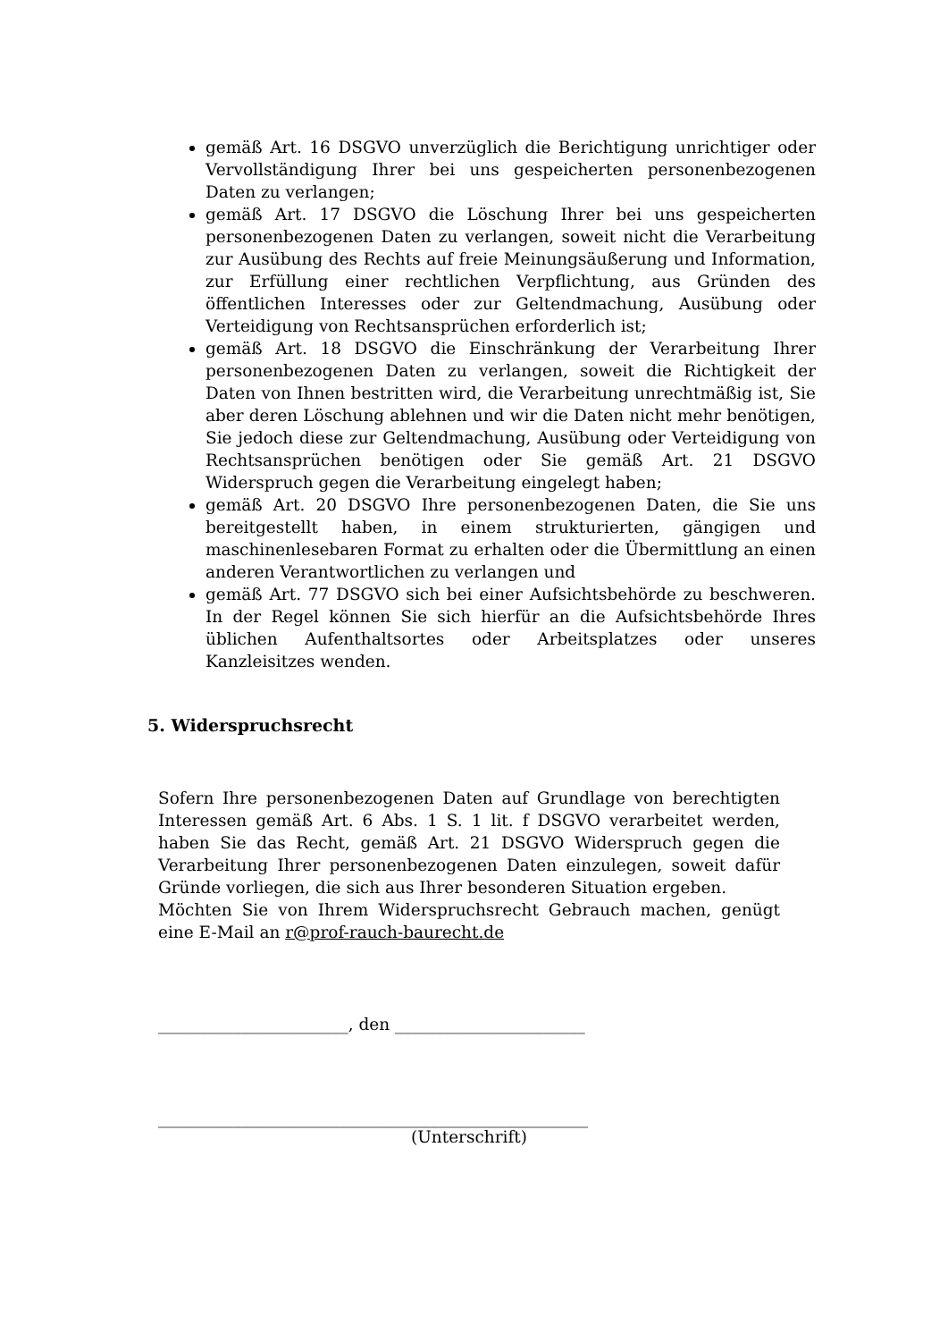gemäß Art. 16 DSGVO unverzüglich die Berichtigung unrichtiger oder Vervollständigung Ihrer bei uns gespeicherten personenbezogenen Daten zu verlangen;
gemäß Art. 17 DSGVO die Löschung Ihrer bei uns gespeicherten personenbezogenen Daten zu verlangen, soweit nicht die Verarbeitung zur Ausübung des Rechts auf freie Meinungsäußerung und Information, zur Erfüllung einer rechtlichen Verpflichtung, aus Gründen des öffentlichen Interesses oder zur Geltendmachung, Ausübung oder Verteidigung von Rechtsansprüchen erforderlich ist;
gemäß Art. 18 DSGVO die Einschränkung der Verarbeitung Ihrer personenbezogenen Daten zu verlangen, soweit die Richtigkeit der Daten von Ihnen bestritten wird, die Verarbeitung unrechtmäßig ist, Sie aber deren Löschung ablehnen und wir die Daten nicht mehr benötigen, Sie jedoch diese zur Geltendmachung, Ausübung oder Verteidigung von Rechtsansprüchen benötigen oder Sie gemäß Art. 21 DSGVO Widerspruch gegen die Verarbeitung eingelegt haben;
gemäß Art. 20 DSGVO Ihre personenbezogenen Daten, die Sie uns bereitgestellt haben, in einem strukturierten, gängigen und maschinenlesebaren Format zu erhalten oder die Übermittlung an einen anderen Verantwortlichen zu verlangen und
gemäß Art. 77 DSGVO sich bei einer Aufsichtsbehörde zu beschweren. In der Regel können Sie sich hierfür an die Aufsichtsbehörde Ihres üblichen Aufenthaltsortes oder Arbeitsplatzes oder unseres Kanzleisitzes wenden.
5. Widerspruchsrecht
Sofern Ihre personenbezogenen Daten auf Grundlage von berechtigten Interessen gemäß Art. 6 Abs. 1 S. 1 lit. f DSGVO verarbeitet werden, haben Sie das Recht, gemäß Art. 21 DSGVO Widerspruch gegen die Verarbeitung Ihrer personenbezogenen Daten einzulegen, soweit dafür Gründe vorliegen, die sich aus Ihrer besonderen Situation ergeben.
Möchten Sie von Ihrem Widerspruchsrecht Gebrauch machen, genügt eine E-Mail an r@prof-rauch-baurecht.de
_______________________, den _______________________
____________________________________________________
(Unterschrift)